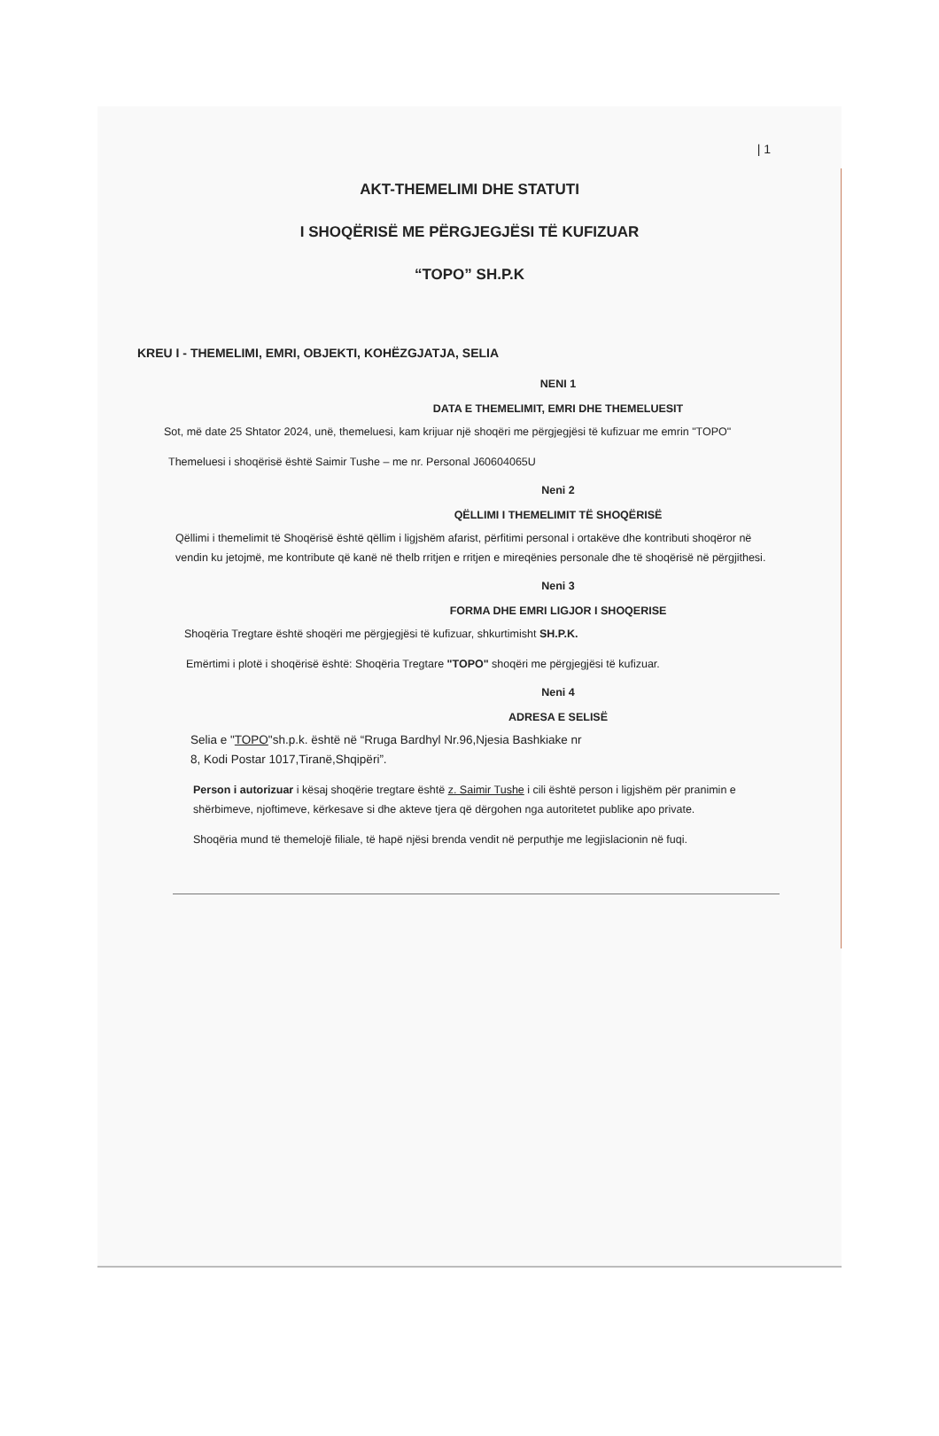| 1
AKT-THEMELIMI DHE STATUTI
I SHOQËRISË ME PËRGJEGJËSI TË KUFIZUAR
“TOPO” SH.P.K
KREU I - THEMELIMI, EMRI, OBJEKTI, KOHËZGJATJA, SELIA
NENI 1
DATA E THEMELIMIT, EMRI DHE THEMELUESIT
Sot, më date 25 Shtator 2024, unë, themeluesi, kam krijuar një shoqëri me përgjegjësi të kufizuar me emrin "TOPO"
Themeluesi i shoqërisë është Saimir Tushe – me nr. Personal J60604065U
Neni 2
QËLLIMI I THEMELIMIT TË SHOQËRISË
Qëllimi i themelimit të Shoqërisë është qëllim i ligjshëm afarist, përfitimi personal i ortakëve dhe kontributi shoqëror në vendin ku jetojmë, me kontribute që kanë në thelb rritjen e rritjen e mireqënies personale dhe të shoqërisë në përgjithesi.
Neni 3
FORMA DHE EMRI LIGJOR I SHOQERISE
Shoqëria Tregtare është shoqëri me përgjegjësi të kufizuar, shkurtimisht SH.P.K.
Emërtimi i plotë i shoqërisë është: Shoqëria Tregtare "TOPO" shoqëri me përgjegjësi të kufizuar.
Neni 4
ADRESA E SELISË
Selia e "TOPO"sh.p.k. është në “Rruga Bardhyl Nr.96,Njesia Bashkiake nr 8, Kodi Postar 1017,Tiranë,Shqipëri”.
Person i autorizuar i kësaj shoqërie tregtare është z. Saimir Tushe i cili është person i ligjshëm për pranimin e shërbimeve, njoftimeve, kërkesave si dhe akteve tjera që dërgohen nga autoritetet publike apo private.
Shoqëria mund të themelojë filiale, të hapë njësi brenda vendit në perputhje me legjislacionin në fuqi.